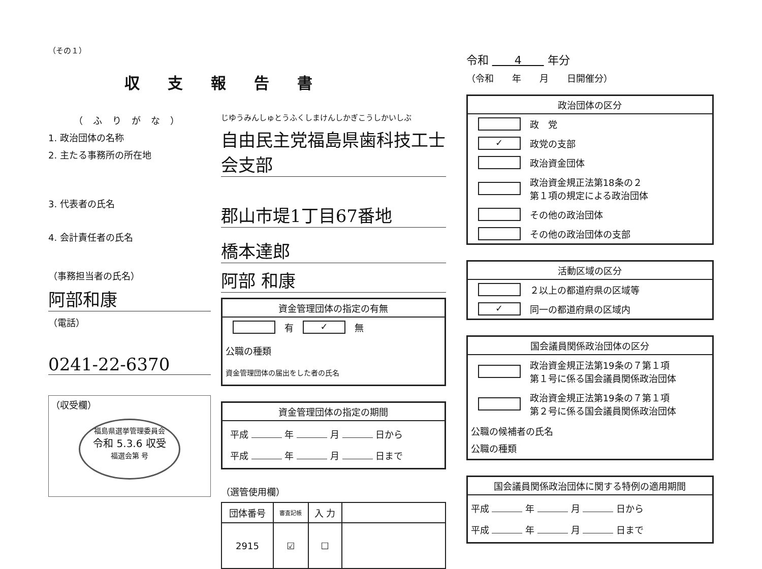（その１）
収支報告書
（ふりがな）
1. 政治団体の名称
2. 主たる事務所の所在地
3. 代表者の氏名
4. 会計責任者の氏名
（事務担当者の氏名）
阿部和康
（電話）
0241-22-6370
（収受欄）
福島県選挙管理委員会
令和 5.3.6 収受
福選会第 号
じゆうみんしゅとうふくしまけんしかぎこうしかいしぶ
自由民主党福島県歯科技工士会支部
郡山市堤1丁目67番地
橋本達郎
阿部 和康
資金管理団体の指定の有無
有 ✓ 無
公職の種類
資金管理団体の届出をした者の氏名
資金管理団体の指定の期間
平成 年 月 日から
平成 年 月 日まで
（選管使用欄）
| 団体番号 | 審査記帳 | 入 力 | |
| --- | --- | --- | --- |
| 2915 | ☑ | ☐ | |
令和 　　4　　 年分
（令和　　年　　月　　日開催分）
政治団体の区分
政　党
✓ 政党の支部
政治資金団体
政治資金規正法第18条の２
第１項の規定による政治団体
その他の政治団体
その他の政治団体の支部
活動区域の区分
２以上の都道府県の区域等
✓ 同一の都道府県の区域内
国会議員関係政治団体の区分
政治資金規正法第19条の７第１項
第１号に係る国会議員関係政治団体
政治資金規正法第19条の７第１項
第２号に係る国会議員関係政治団体
公職の候補者の氏名
公職の種類
国会議員関係政治団体に関する特例の適用期間
平成 年 月 日から
平成 年 月 日まで